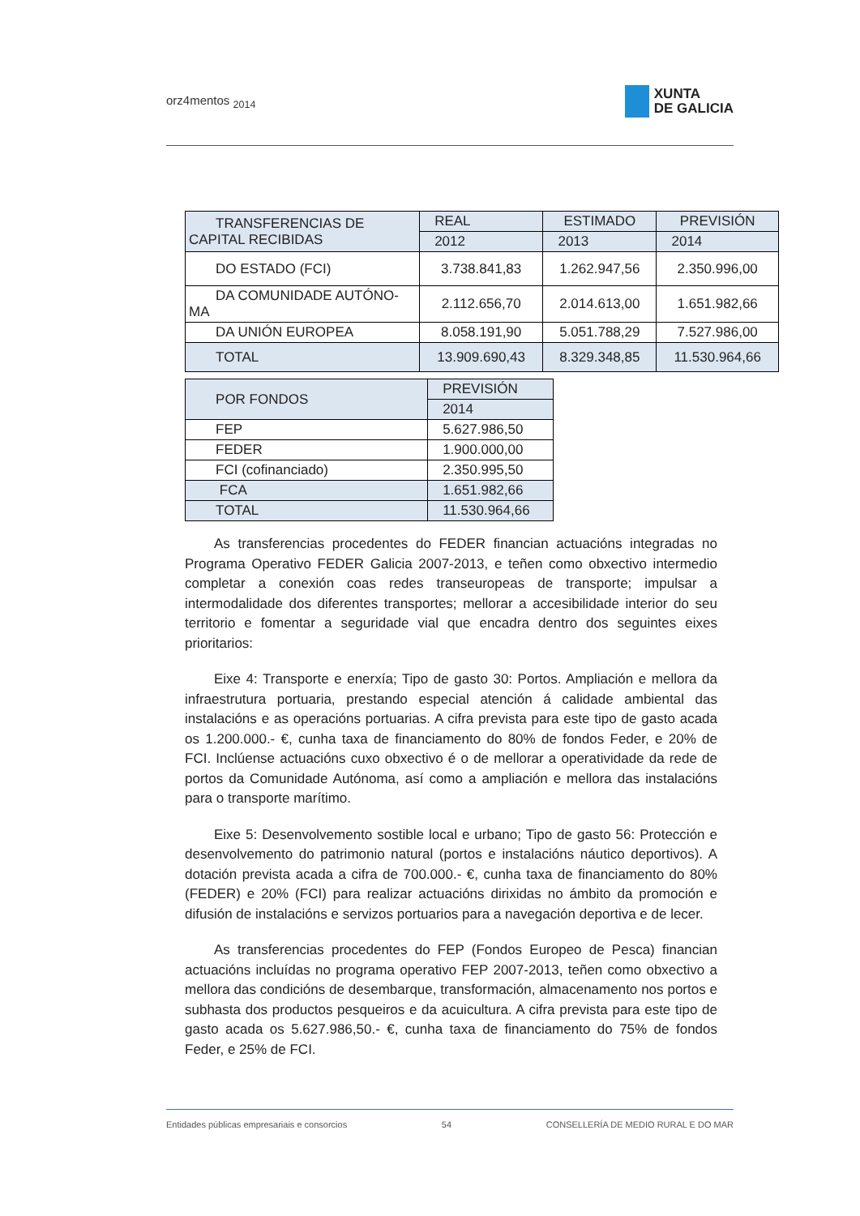orz4mentos <sub>2014</sub>
XUNTA
DE GALICIA
| TRANSFERENCIAS DE CAPITAL RECIBIDAS | REAL | ESTIMADO | PREVISIÓN |
| | 2012 | 2013 | 2014 |
| DO ESTADO (FCI) | 3.738.841,83 | 1.262.947,56 | 2.350.996,00 |
| DA COMUNIDADE AUTÓNO-MA | 2.112.656,70 | 2.014.613,00 | 1.651.982,66 |
| DA UNIÓN EUROPEA | 8.058.191,90 | 5.051.788,29 | 7.527.986,00 |
| TOTAL | 13.909.690,43 | 8.329.348,85 | 11.530.964,66 |
| POR FONDOS | PREVISIÓN |
| | 2014 |
| FEP | 5.627.986,50 |
| FEDER | 1.900.000,00 |
| FCI (cofinanciado) | 2.350.995,50 |
| FCA | 1.651.982,66 |
| TOTAL | 11.530.964,66 |
As transferencias procedentes do FEDER financian actuacións integradas no Programa Operativo FEDER Galicia 2007-2013, e teñen como obxectivo intermedio completar a conexión coas redes transeuropeas de transporte; impulsar a intermodalidade dos diferentes transportes; mellorar a accesibilidade interior do seu territorio e fomentar a seguridade vial que encadra dentro dos seguintes eixes prioritarios:
Eixe 4: Transporte e enerxía; Tipo de gasto 30: Portos. Ampliación e mellora da infraestrutura portuaria, prestando especial atención á calidade ambiental das instalacións e as operacións portuarias. A cifra prevista para este tipo de gasto acada os 1.200.000.- €, cunha taxa de financiamento do 80% de fondos Feder, e 20% de FCI. Inclúense actuacións cuxo obxectivo é o de mellorar a operatividade da rede de portos da Comunidade Autónoma, así como a ampliación e mellora das instalacións para o transporte marítimo.
Eixe 5: Desenvolvemento sostible local e urbano; Tipo de gasto 56: Protección e desenvolvemento do patrimonio natural (portos e instalacións náutico deportivos). A dotación prevista acada a cifra de 700.000.- €, cunha taxa de financiamento do 80% (FEDER) e 20% (FCI) para realizar actuacións dirixidas no ámbito da promoción e difusión de instalacións e servizos portuarios para a navegación deportiva e de lecer.
As transferencias procedentes do FEP (Fondos Europeo de Pesca) financian actuacións incluídas no programa operativo FEP 2007-2013, teñen como obxectivo a mellora das condicións de desembarque, transformación, almacenamento nos portos e subhasta dos productos pesqueiros e da acuicultura. A cifra prevista para este tipo de gasto acada os 5.627.986,50.- €, cunha taxa de financiamento do 75% de fondos Feder, e 25% de FCI.
Entidades públicas empresariais e consorcios 54 CONSELLERÍA DE MEDIO RURAL E DO MAR